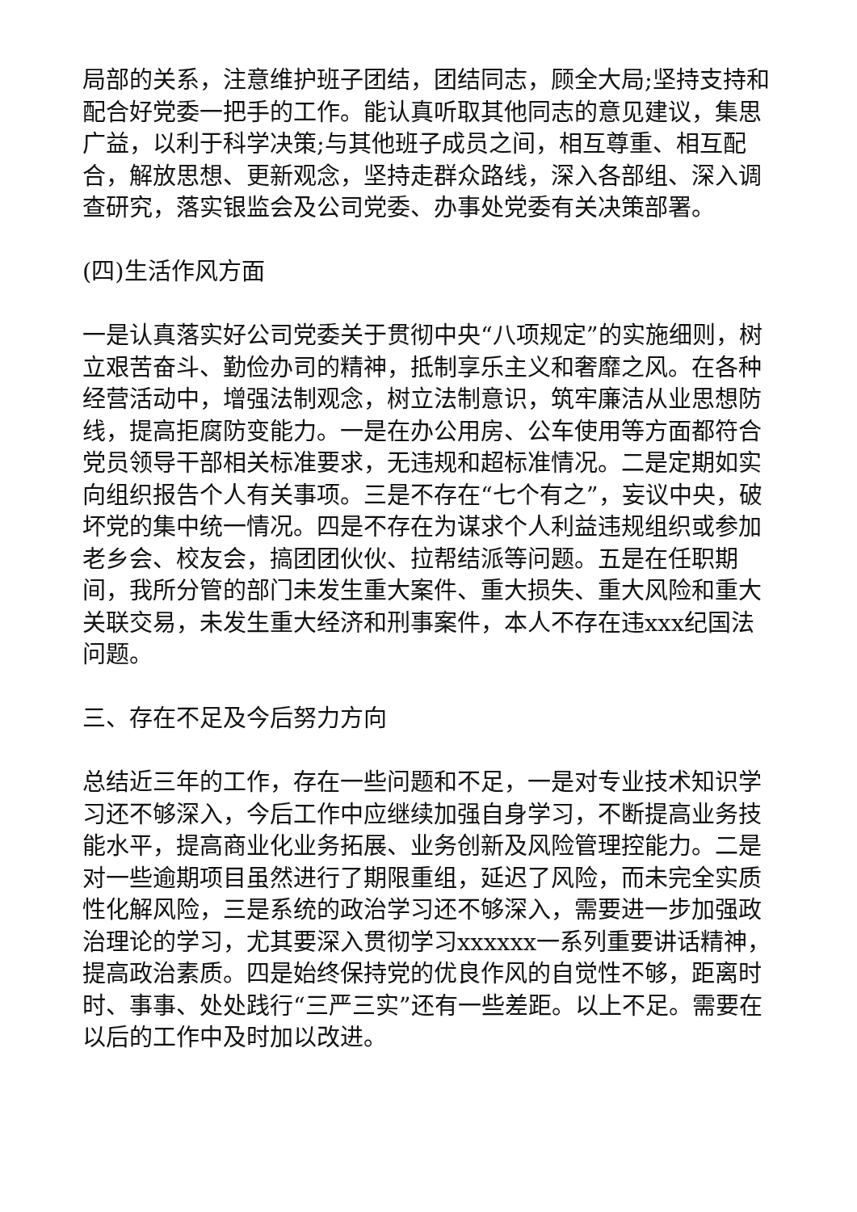局部的关系，注意维护班子团结，团结同志，顾全大局;坚持支持和配合好党委一把手的工作。能认真听取其他同志的意见建议，集思广益，以利于科学决策;与其他班子成员之间，相互尊重、相互配合，解放思想、更新观念，坚持走群众路线，深入各部组、深入调查研究，落实银监会及公司党委、办事处党委有关决策部署。
(四)生活作风方面
一是认真落实好公司党委关于贯彻中央“八项规定”的实施细则，树立艰苦奋斗、勤俭办司的精神，抵制享乐主义和奢靡之风。在各种经营活动中，增强法制观念，树立法制意识，筑牢廉洁从业思想防线，提高拒腐防变能力。一是在办公用房、公车使用等方面都符合党员领导干部相关标准要求，无违规和超标准情况。二是定期如实向组织报告个人有关事项。三是不存在“七个有之”，妄议中央，破坏党的集中统一情况。四是不存在为谋求个人利益违规组织或参加老乡会、校友会，搞团团伙伙、拉帮结派等问题。五是在任职期间，我所分管的部门未发生重大案件、重大损失、重大风险和重大关联交易，未发生重大经济和刑事案件，本人不存在违xxx纪国法问题。
三、存在不足及今后努力方向
总结近三年的工作，存在一些问题和不足，一是对专业技术知识学习还不够深入，今后工作中应继续加强自身学习，不断提高业务技能水平，提高商业化业务拓展、业务创新及风险管理控能力。二是对一些逾期项目虽然进行了期限重组，延迟了风险，而未完全实质性化解风险，三是系统的政治学习还不够深入，需要进一步加强政治理论的学习，尤其要深入贯彻学习xxxxxx一系列重要讲话精神，提高政治素质。四是始终保持党的优良作风的自觉性不够，距离时时、事事、处处践行“三严三实”还有一些差距。以上不足。需要在以后的工作中及时加以改进。